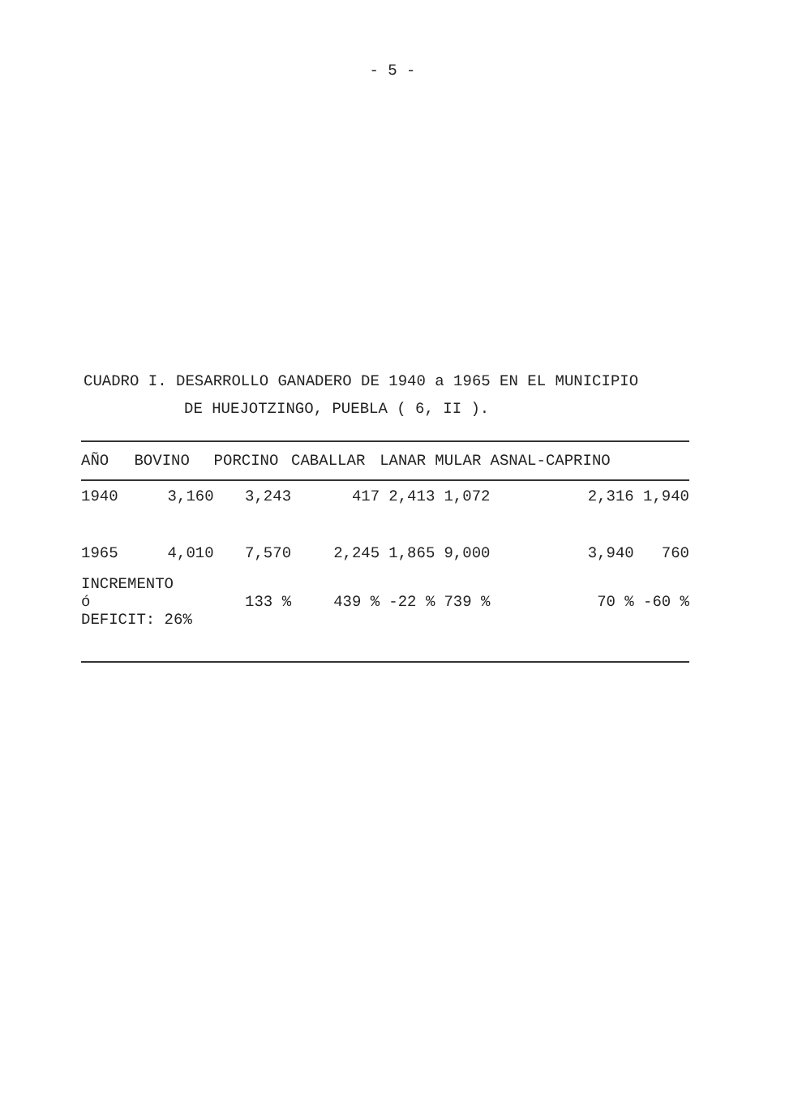- 5 -
CUADRO I. DESARROLLO GANADERO DE 1940 a 1965 EN EL MUNICIPIO
DE HUEJOTZINGO, PUEBLA ( 6, II ).
| AÑO | BOVINO | PORCINO | CABALLAR | LANAR | MULAR | ASNAL-CAPRINO | |
| --- | --- | --- | --- | --- | --- | --- | --- |
| 1940 | 3,160 | 3,243 | 417 | 2,413 | 1,072 | 2,316 | 1,940 |
| 1965 | 4,010 | 7,570 | 2,245 | 1,865 | 9,000 | 3,940 | 760 |
| INCREMENTO ó DEFICIT: 26% | | 133 % | 439 % | -22 % | 739 % | 70 % | -60 % |